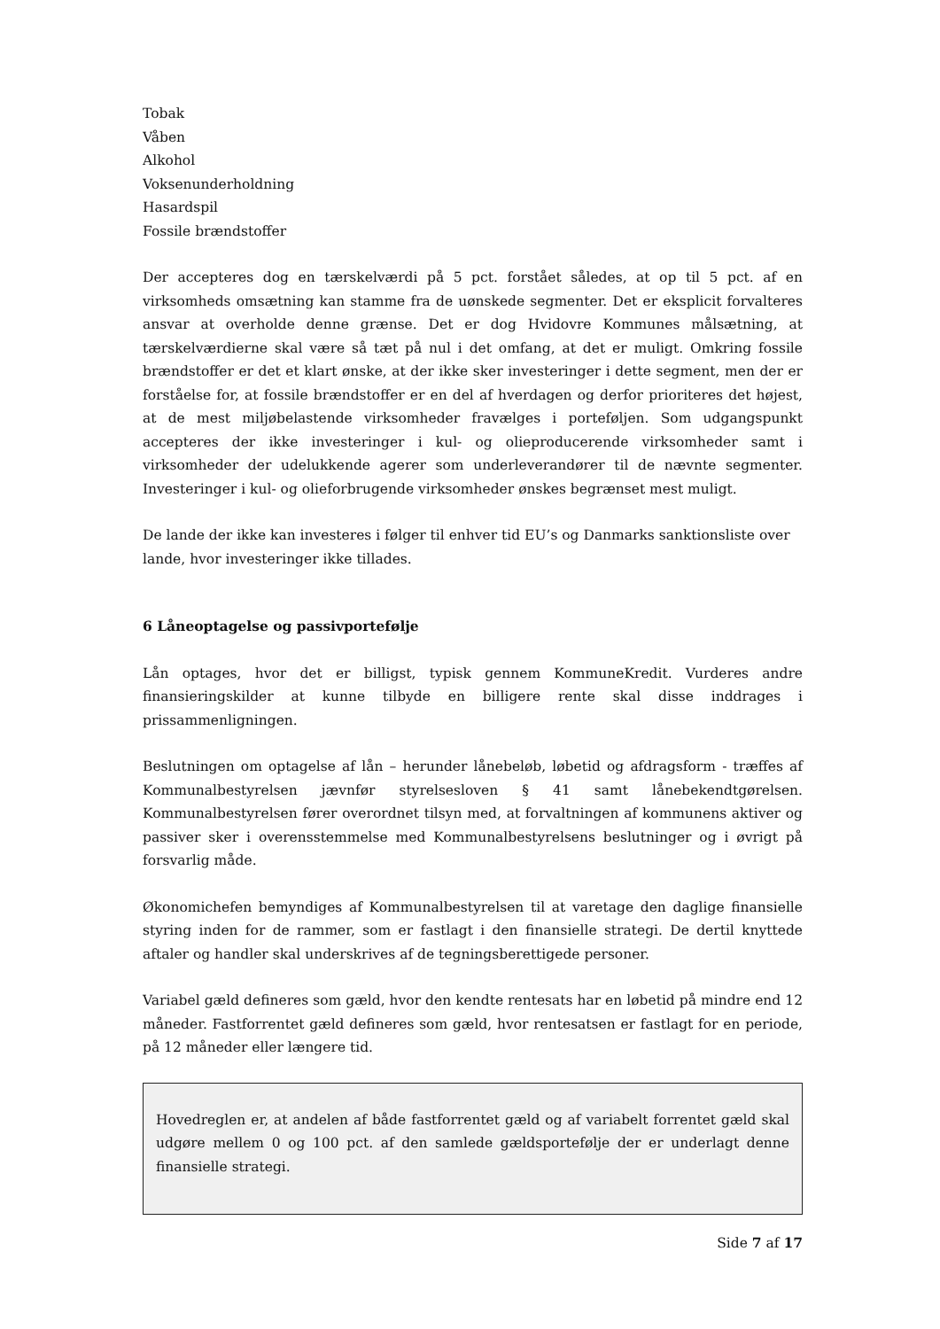Tobak
Våben
Alkohol
Voksenunderholdning
Hasardspil
Fossile brændstoffer
Der accepteres dog en tærskelværdi på 5 pct. forstået således, at op til 5 pct. af en virksomheds omsætning kan stamme fra de uønskede segmenter. Det er eksplicit forvalteres ansvar at overholde denne grænse. Det er dog Hvidovre Kommunes målsætning, at tærskelværdierne skal være så tæt på nul i det omfang, at det er muligt. Omkring fossile brændstoffer er det et klart ønske, at der ikke sker investeringer i dette segment, men der er forståelse for, at fossile brændstoffer er en del af hverdagen og derfor prioriteres det højest, at de mest miljøbelastende virksomheder fravælges i porteføljen. Som udgangspunkt accepteres der ikke investeringer i kul- og olieproducerende virksomheder samt i virksomheder der udelukkende agerer som underleverandører til de nævnte segmenter. Investeringer i kul- og olieforbrugende virksomheder ønskes begrænset mest muligt.
De lande der ikke kan investeres i følger til enhver tid EU’s og Danmarks sanktionsliste over lande, hvor investeringer ikke tillades.
6 Låneoptagelse og passivportefølje
Lån optages, hvor det er billigst, typisk gennem KommuneKredit. Vurderes andre finansieringskilder at kunne tilbyde en billigere rente skal disse inddrages i prissammenligningen.
Beslutningen om optagelse af lån – herunder lånebeløb, løbetid og afdragsform - træffes af Kommunalbestyrelsen jævnfør styrelsesloven § 41 samt lånebekendtgørelsen. Kommunalbestyrelsen fører overordnet tilsyn med, at forvaltningen af kommunens aktiver og passiver sker i overensstemmelse med Kommunalbestyrelsens beslutninger og i øvrigt på forsvarlig måde.
Økonomichefen bemyndiges af Kommunalbestyrelsen til at varetage den daglige finansielle styring inden for de rammer, som er fastlagt i den finansielle strategi. De dertil knyttede aftaler og handler skal underskrives af de tegningsberettigede personer.
Variabel gæld defineres som gæld, hvor den kendte rentesats har en løbetid på mindre end 12 måneder. Fastforrentet gæld defineres som gæld, hvor rentesatsen er fastlagt for en periode, på 12 måneder eller længere tid.
Hovedreglen er, at andelen af både fastforrentet gæld og af variabelt forrentet gæld skal udgøre mellem 0 og 100 pct. af den samlede gældsportefølje der er underlagt denne finansielle strategi.
Side 7 af 17